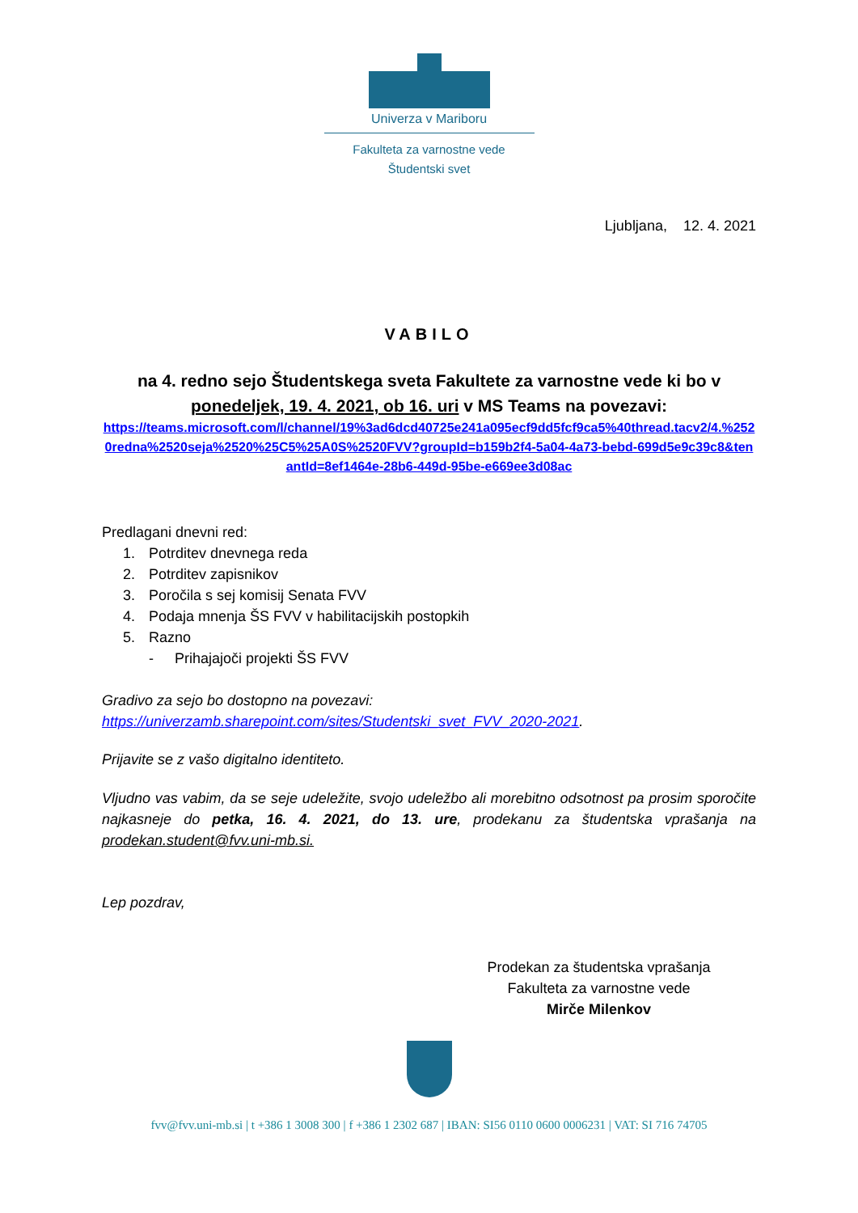Univerza v Mariboru
Fakulteta za varnostne vede
Študentski svet
Ljubljana, 12. 4. 2021
VABILO
na 4. redno sejo Študentskega sveta Fakultete za varnostne vede ki bo v ponedeljek, 19. 4. 2021, ob 16. uri v MS Teams na povezavi:
https://teams.microsoft.com/l/channel/19%3ad6dcd40725e241a095ecf9dd5fcf9ca5%40thread.tacv2/4.%2520redna%2520seja%2520%25C5%25A0S%2520FVV?groupId=b159b2f4-5a04-4a73-bebd-699d5e9c39c8&tenantId=8ef1464e-28b6-449d-95be-e669ee3d08ac
Predlagani dnevni red:
1. Potrditev dnevnega reda
2. Potrditev zapisnikov
3. Poročila s sej komisij Senata FVV
4. Podaja mnenja ŠS FVV v habilitacijskih postopkih
5. Razno
- Prihajajoči projekti ŠS FVV
Gradivo za sejo bo dostopno na povezavi:
https://univerzamb.sharepoint.com/sites/Studentski_svet_FVV_2020-2021.
Prijavite se z vašo digitalno identiteto.
Vljudno vas vabim, da se seje udeležite, svojo udeležbo ali morebitno odsotnost pa prosim sporočite najkasneje do petka, 16. 4. 2021, do 13. ure, prodekanu za študentska vprašanja na prodekan.student@fvv.uni-mb.si.
Lep pozdrav,
Prodekan za študentska vprašanja
Fakulteta za varnostne vede
Mirče Milenkov
fvv@fvv.uni-mb.si | t +386 1 3008 300 | f +386 1 2302 687 | IBAN: SI56 0110 0600 0006231 | VAT: SI 716 74705